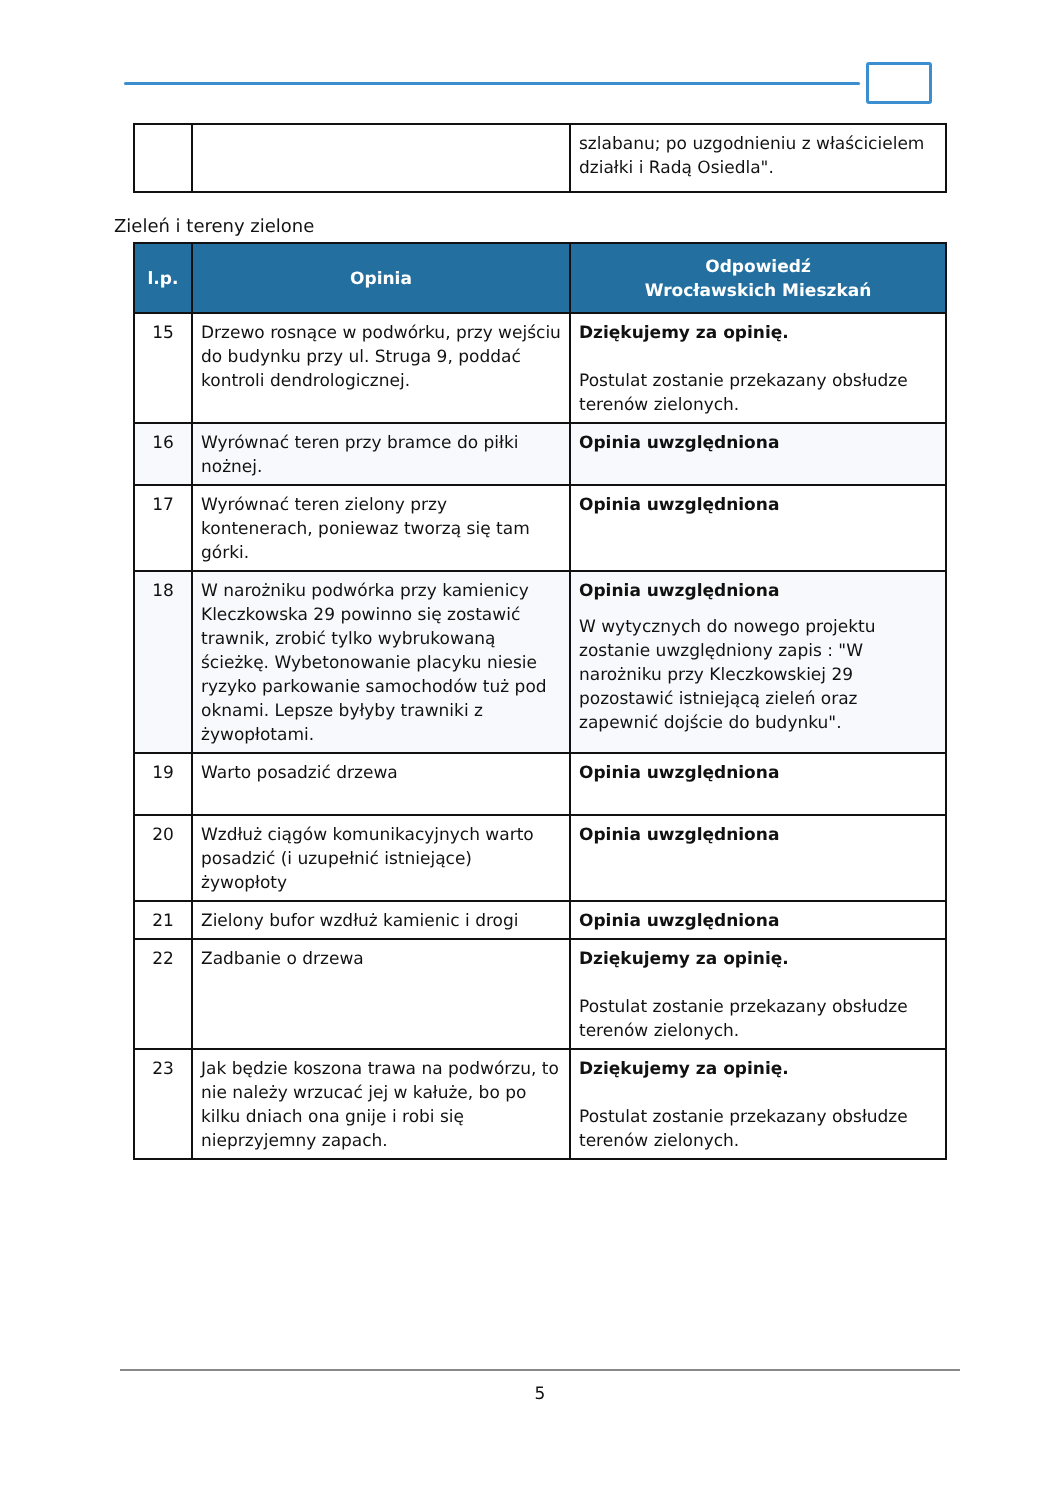| | | szlabanu; po uzgodnieniu z właścicielem działki i Radą Osiedla". |
Zieleń i tereny zielone
| l.p. | Opinia | Odpowiedź Wrocławskich Mieszkań |
| --- | --- | --- |
| 15 | Drzewo rosnące w podwórku, przy wejściu do budynku przy ul. Struga 9, poddać kontroli dendrologicznej. | Dziękujemy za opinię. Postulat zostanie przekazany obsłudze terenów zielonych. |
| 16 | Wyrównać teren przy bramce do piłki nożnej. | Opinia uwzględniona |
| 17 | Wyrównać teren zielony przy kontenerach, poniewaz tworzą się tam górki. | Opinia uwzględniona |
| 18 | W narożniku podwórka przy kamienicy Kleczkowska 29 powinno się zostawić trawnik, zrobić tylko wybrukowaną ścieżkę. Wybetonowanie placyku niesie ryzyko parkowanie samochodów tuż pod oknami. Lepsze byłyby trawniki z żywopłotami. | Opinia uwzględniona W wytycznych do nowego projektu zostanie uwzględniony zapis : "W narożniku przy Kleczkowskiej 29 pozostawić istniejącą zieleń oraz zapewnić dojście do budynku". |
| 19 | Warto posadzić drzewa | Opinia uwzględniona |
| 20 | Wzdłuż ciągów komunikacyjnych warto posadzić (i uzupełnić istniejące) żywopłoty | Opinia uwzględniona |
| 21 | Zielony bufor wzdłuż kamienic i drogi | Opinia uwzględniona |
| 22 | Zadbanie o drzewa | Dziękujemy za opinię. Postulat zostanie przekazany obsłudze terenów zielonych. |
| 23 | Jak będzie koszona trawa na podwórzu, to nie należy wrzucać jej w kałuże, bo po kilku dniach ona gnije i robi się nieprzyjemny zapach. | Dziękujemy za opinię. Postulat zostanie przekazany obsłudze terenów zielonych. |
5